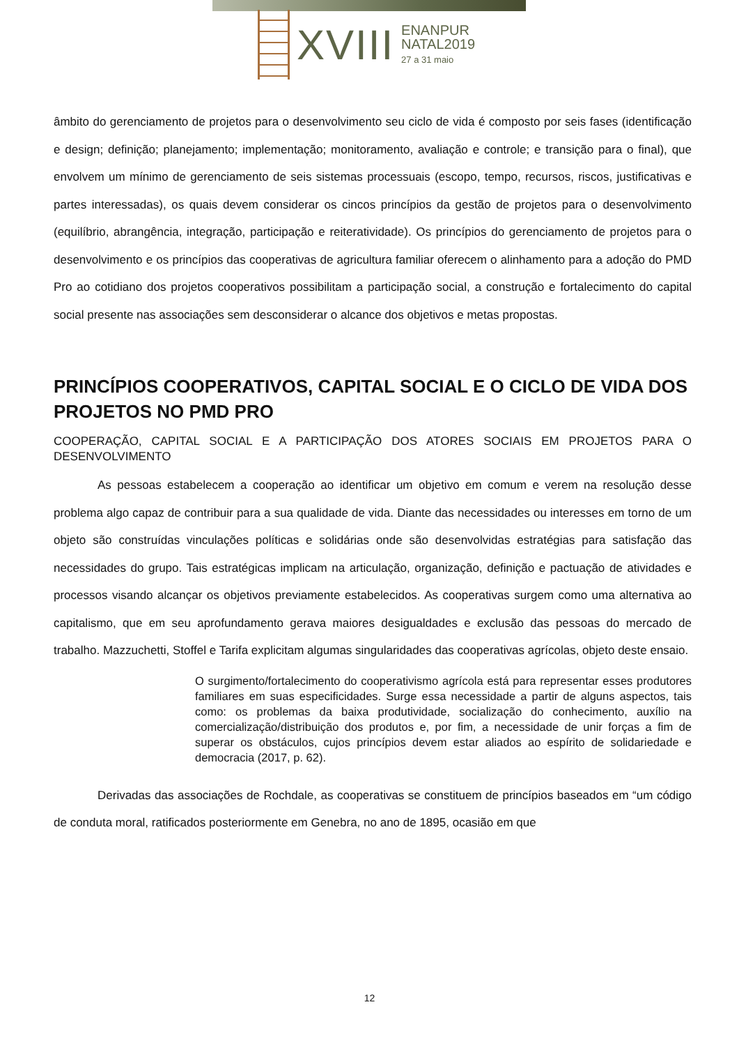XVIII
ENANPUR
NATAL2019
27 a 31 maio
âmbito do gerenciamento de projetos para o desenvolvimento seu ciclo de vida é composto por seis fases (identificação e design; definição; planejamento; implementação; monitoramento, avaliação e controle; e transição para o final), que envolvem um mínimo de gerenciamento de seis sistemas processuais (escopo, tempo, recursos, riscos, justificativas e partes interessadas), os quais devem considerar os cincos princípios da gestão de projetos para o desenvolvimento (equilíbrio, abrangência, integração, participação e reiteratividade). Os princípios do gerenciamento de projetos para o desenvolvimento e os princípios das cooperativas de agricultura familiar oferecem o alinhamento para a adoção do PMD Pro ao cotidiano dos projetos cooperativos possibilitam a participação social, a construção e fortalecimento do capital social presente nas associações sem desconsiderar o alcance dos objetivos e metas propostas.
PRINCÍPIOS COOPERATIVOS, CAPITAL SOCIAL E O CICLO DE VIDA DOS PROJETOS NO PMD PRO
COOPERAÇÃO, CAPITAL SOCIAL E A PARTICIPAÇÃO DOS ATORES SOCIAIS EM PROJETOS PARA O DESENVOLVIMENTO
As pessoas estabelecem a cooperação ao identificar um objetivo em comum e verem na resolução desse problema algo capaz de contribuir para a sua qualidade de vida. Diante das necessidades ou interesses em torno de um objeto são construídas vinculações políticas e solidárias onde são desenvolvidas estratégias para satisfação das necessidades do grupo. Tais estratégicas implicam na articulação, organização, definição e pactuação de atividades e processos visando alcançar os objetivos previamente estabelecidos. As cooperativas surgem como uma alternativa ao capitalismo, que em seu aprofundamento gerava maiores desigualdades e exclusão das pessoas do mercado de trabalho. Mazzuchetti, Stoffel e Tarifa explicitam algumas singularidades das cooperativas agrícolas, objeto deste ensaio.
O surgimento/fortalecimento do cooperativismo agrícola está para representar esses produtores familiares em suas especificidades. Surge essa necessidade a partir de alguns aspectos, tais como: os problemas da baixa produtividade, socialização do conhecimento, auxílio na comercialização/distribuição dos produtos e, por fim, a necessidade de unir forças a fim de superar os obstáculos, cujos princípios devem estar aliados ao espírito de solidariedade e democracia (2017, p. 62).
Derivadas das associações de Rochdale, as cooperativas se constituem de princípios baseados em “um código de conduta moral, ratificados posteriormente em Genebra, no ano de 1895, ocasião em que
12